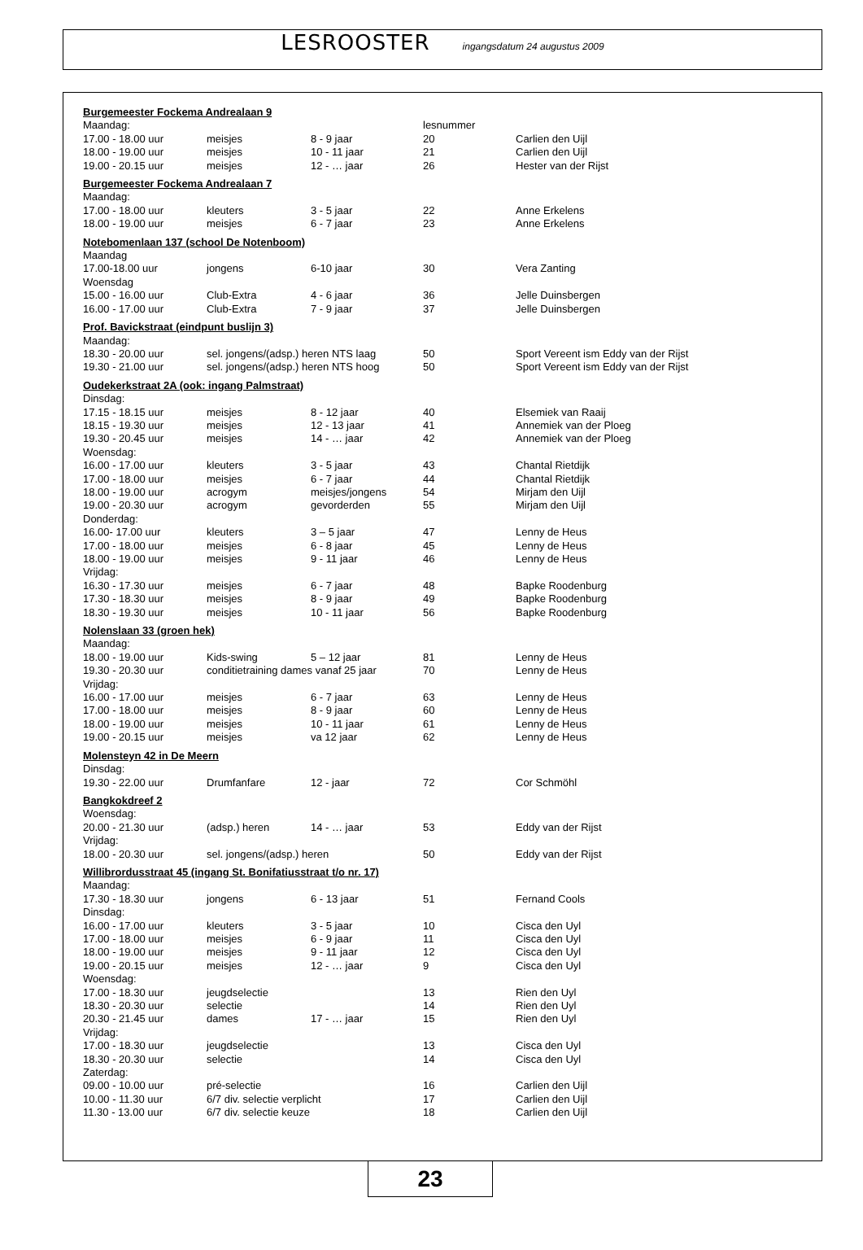LESROOSTER ingangsdatum 24 augustus 2009
| Burgemeester Fockema Andrealaan 9 | | | | |
| Maandag: | | | lesnummer | |
| 17.00 - 18.00 uur | meisjes | 8 - 9 jaar | 20 | Carlien den Uijl |
| 18.00 - 19.00 uur | meisjes | 10 - 11 jaar | 21 | Carlien den Uijl |
| 19.00 - 20.15 uur | meisjes | 12 - … jaar | 26 | Hester van der Rijst |
| Burgemeester Fockema Andrealaan 7 | | | | |
| Maandag: | | | | |
| 17.00 - 18.00 uur | kleuters | 3 - 5 jaar | 22 | Anne Erkelens |
| 18.00 - 19.00 uur | meisjes | 6 - 7 jaar | 23 | Anne Erkelens |
| Notebomenlaan 137 (school De Notenboom) | | | | |
| Maandag | | | | |
| 17.00-18.00 uur | jongens | 6-10 jaar | 30 | Vera Zanting |
| Woensdag | | | | |
| 15.00 - 16.00 uur | Club-Extra | 4 - 6 jaar | 36 | Jelle Duinsbergen |
| 16.00 - 17.00 uur | Club-Extra | 7 - 9 jaar | 37 | Jelle Duinsbergen |
| Prof. Bavickstraat (eindpunt buslijn 3) | | | | |
| Maandag: | | | | |
| 18.30 - 20.00 uur | sel. jongens/(adsp.) heren NTS laag | | 50 | Sport Vereent ism Eddy van der Rijst |
| 19.30 - 21.00 uur | sel. jongens/(adsp.) heren NTS hoog | | 50 | Sport Vereent ism Eddy van der Rijst |
| Oudekerkstraat 2A (ook: ingang Palmstraat) | | | | |
| Dinsdag: | | | | |
| 17.15 - 18.15 uur | meisjes | 8 - 12 jaar | 40 | Elsemiek van Raaij |
| 18.15 - 19.30 uur | meisjes | 12 - 13 jaar | 41 | Annemiek van der Ploeg |
| 19.30 - 20.45 uur | meisjes | 14 - … jaar | 42 | Annemiek van der Ploeg |
| Woensdag: | | | | |
| 16.00 - 17.00 uur | kleuters | 3 - 5 jaar | 43 | Chantal Rietdijk |
| 17.00 - 18.00 uur | meisjes | 6 - 7 jaar | 44 | Chantal Rietdijk |
| 18.00 - 19.00 uur | acrogym | meisjes/jongens | 54 | Mirjam den Uijl |
| 19.00 - 20.30 uur | acrogym | gevorderden | 55 | Mirjam den Uijl |
| Donderdag: | | | | |
| 16.00- 17.00 uur | kleuters | 3 – 5 jaar | 47 | Lenny de Heus |
| 17.00 - 18.00 uur | meisjes | 6 - 8 jaar | 45 | Lenny de Heus |
| 18.00 - 19.00 uur | meisjes | 9 - 11 jaar | 46 | Lenny de Heus |
| Vrijdag: | | | | |
| 16.30 - 17.30 uur | meisjes | 6 - 7 jaar | 48 | Bapke Roodenburg |
| 17.30 - 18.30 uur | meisjes | 8 - 9 jaar | 49 | Bapke Roodenburg |
| 18.30 - 19.30 uur | meisjes | 10 - 11 jaar | 56 | Bapke Roodenburg |
| Nolenslaan 33 (groen hek) | | | | |
| Maandag: | | | | |
| 18.00 - 19.00 uur | Kids-swing | 5 – 12 jaar | 81 | Lenny de Heus |
| 19.30 - 20.30 uur | conditietraining dames vanaf 25 jaar | | 70 | Lenny de Heus |
| Vrijdag: | | | | |
| 16.00 - 17.00 uur | meisjes | 6 - 7 jaar | 63 | Lenny de Heus |
| 17.00 - 18.00 uur | meisjes | 8 - 9 jaar | 60 | Lenny de Heus |
| 18.00 - 19.00 uur | meisjes | 10 - 11 jaar | 61 | Lenny de Heus |
| 19.00 - 20.15 uur | meisjes | va 12 jaar | 62 | Lenny de Heus |
| Molensteyn 42 in De Meern | | | | |
| Dinsdag: | | | | |
| 19.30 - 22.00 uur | Drumfanfare | 12 - jaar | 72 | Cor Schmöhl |
| Bangkokdreef 2 | | | | |
| Woensdag: | | | | |
| 20.00 - 21.30 uur | (adsp.) heren | 14 - … jaar | 53 | Eddy van der Rijst |
| Vrijdag: | | | | |
| 18.00 - 20.30 uur | sel. jongens/(adsp.) heren | | 50 | Eddy van der Rijst |
| Willibrordusstraat 45 (ingang St. Bonifatiusstraat t/o nr. 17) | | | | |
| Maandag: | | | | |
| 17.30 - 18.30 uur | jongens | 6 - 13 jaar | 51 | Fernand Cools |
| Dinsdag: | | | | |
| 16.00 - 17.00 uur | kleuters | 3 - 5 jaar | 10 | Cisca den Uyl |
| 17.00 - 18.00 uur | meisjes | 6 - 9 jaar | 11 | Cisca den Uyl |
| 18.00 - 19.00 uur | meisjes | 9 - 11 jaar | 12 | Cisca den Uyl |
| 19.00 - 20.15 uur | meisjes | 12 - … jaar | 9 | Cisca den Uyl |
| Woensdag: | | | | |
| 17.00 - 18.30 uur | jeugdselectie | | 13 | Rien den Uyl |
| 18.30 - 20.30 uur | selectie | | 14 | Rien den Uyl |
| 20.30 - 21.45 uur | dames | 17 - … jaar | 15 | Rien den Uyl |
| Vrijdag: | | | | |
| 17.00 - 18.30 uur | jeugdselectie | | 13 | Cisca den Uyl |
| 18.30 - 20.30 uur | selectie | | 14 | Cisca den Uyl |
| Zaterdag: | | | | |
| 09.00 - 10.00 uur | pré-selectie | | 16 | Carlien den Uijl |
| 10.00 - 11.30 uur | 6/7 div. selectie verplicht | | 17 | Carlien den Uijl |
| 11.30 - 13.00 uur | 6/7 div. selectie keuze | | 18 | Carlien den Uijl |
23